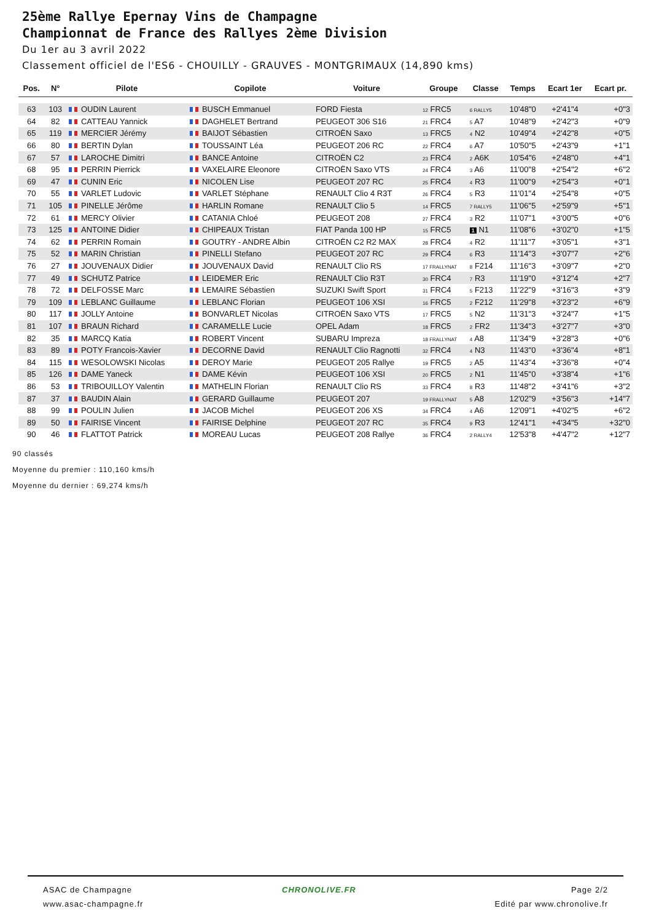25ème Rallye Epernay Vins de Champagne
Championnat de France des Rallyes 2ème Division
Du 1er au 3 avril 2022
Classement officiel de l'ES6 - CHOUILLY - GRAUVES - MONTGRIMAUX (14,890 kms)
| Pos. | N° | Pilote | Copilote | Voiture | Groupe | Classe | Temps | Ecart 1er | Ecart pr. |
| --- | --- | --- | --- | --- | --- | --- | --- | --- | --- |
| 63 | 103 | OUDIN Laurent | BUSCH Emmanuel | FORD Fiesta | 12 FRC5 | 6 RALLY5 | 10'48"0 | +2'41"4 | +0"3 |
| 64 | 82 | CATTEAU Yannick | DAGHELET Bertrand | PEUGEOT 306 S16 | 21 FRC4 | 5 A7 | 10'48"9 | +2'42"3 | +0"9 |
| 65 | 119 | MERCIER Jérémy | BAIJOT Sébastien | CITROËN Saxo | 13 FRC5 | 4 N2 | 10'49"4 | +2'42"8 | +0"5 |
| 66 | 80 | BERTIN Dylan | TOUSSAINT Léa | PEUGEOT 206 RC | 22 FRC4 | 6 A7 | 10'50"5 | +2'43"9 | +1"1 |
| 67 | 57 | LAROCHE Dimitri | BANCE Antoine | CITROËN C2 | 23 FRC4 | 2 A6K | 10'54"6 | +2'48"0 | +4"1 |
| 68 | 95 | PERRIN Pierrick | VAXELAIRE Eleonore | CITROËN Saxo VTS | 24 FRC4 | 3 A6 | 11'00"8 | +2'54"2 | +6"2 |
| 69 | 47 | CUNIN Eric | NICOLEN Lise | PEUGEOT 207 RC | 25 FRC4 | 4 R3 | 11'00"9 | +2'54"3 | +0"1 |
| 70 | 55 | VARLET Ludovic | VARLET Stéphane | RENAULT Clio 4 R3T | 26 FRC4 | 5 R3 | 11'01"4 | +2'54"8 | +0"5 |
| 71 | 105 | PINELLE Jérôme | HARLIN Romane | RENAULT Clio 5 | 14 FRC5 | 7 RALLY5 | 11'06"5 | +2'59"9 | +5"1 |
| 72 | 61 | MERCY Olivier | CATANIA Chloé | PEUGEOT 208 | 27 FRC4 | 3 R2 | 11'07"1 | +3'00"5 | +0"6 |
| 73 | 125 | ANTOINE Didier | CHIPEAUX Tristan | FIAT Panda 100 HP | 15 FRC5 | 1 N1 | 11'08"6 | +3'02"0 | +1"5 |
| 74 | 62 | PERRIN Romain | GOUTRY - ANDRE Albin | CITROËN C2 R2 MAX | 28 FRC4 | 4 R2 | 11'11"7 | +3'05"1 | +3"1 |
| 75 | 52 | MARIN Christian | PINELLI Stefano | PEUGEOT 207 RC | 29 FRC4 | 6 R3 | 11'14"3 | +3'07"7 | +2"6 |
| 76 | 27 | JOUVENAUX Didier | JOUVENAUX David | RENAULT Clio RS | 17 FRALLYNAT | 8 F214 | 11'16"3 | +3'09"7 | +2"0 |
| 77 | 49 | SCHUTZ Patrice | LEIDEMER Eric | RENAULT Clio R3T | 30 FRC4 | 7 R3 | 11'19"0 | +3'12"4 | +2"7 |
| 78 | 72 | DELFOSSE Marc | LEMAIRE Sébastien | SUZUKI Swift Sport | 31 FRC4 | 5 F213 | 11'22"9 | +3'16"3 | +3"9 |
| 79 | 109 | LEBLANC Guillaume | LEBLANC Florian | PEUGEOT 106 XSI | 16 FRC5 | 2 F212 | 11'29"8 | +3'23"2 | +6"9 |
| 80 | 117 | JOLLY Antoine | BONVARLET Nicolas | CITROËN Saxo VTS | 17 FRC5 | 5 N2 | 11'31"3 | +3'24"7 | +1"5 |
| 81 | 107 | BRAUN Richard | CARAMELLE Lucie | OPEL Adam | 18 FRC5 | 2 FR2 | 11'34"3 | +3'27"7 | +3"0 |
| 82 | 35 | MARCQ Katia | ROBERT Vincent | SUBARU Impreza | 18 FRALLYNAT | 4 A8 | 11'34"9 | +3'28"3 | +0"6 |
| 83 | 89 | POTY Francois-Xavier | DECORNE David | RENAULT Clio Ragnotti | 32 FRC4 | 4 N3 | 11'43"0 | +3'36"4 | +8"1 |
| 84 | 115 | WESOLOWSKI Nicolas | DEROY Marie | PEUGEOT 205 Rallye | 19 FRC5 | 2 A5 | 11'43"4 | +3'36"8 | +0"4 |
| 85 | 126 | DAME Yaneck | DAME Kévin | PEUGEOT 106 XSI | 20 FRC5 | 2 N1 | 11'45"0 | +3'38"4 | +1"6 |
| 86 | 53 | TRIBOUILLOY Valentin | MATHELIN Florian | RENAULT Clio RS | 33 FRC4 | 8 R3 | 11'48"2 | +3'41"6 | +3"2 |
| 87 | 37 | BAUDIN Alain | GERARD Guillaume | PEUGEOT 207 | 19 FRALLYNAT | 5 A8 | 12'02"9 | +3'56"3 | +14"7 |
| 88 | 99 | POULIN Julien | JACOB Michel | PEUGEOT 206 XS | 34 FRC4 | 4 A6 | 12'09"1 | +4'02"5 | +6"2 |
| 89 | 50 | FAIRISE Vincent | FAIRISE Delphine | PEUGEOT 207 RC | 35 FRC4 | 9 R3 | 12'41"1 | +4'34"5 | +32"0 |
| 90 | 46 | FLATTOT Patrick | MOREAU Lucas | PEUGEOT 208 Rallye | 36 FRC4 | 2 RALLY4 | 12'53"8 | +4'47"2 | +12"7 |
90 classés
Moyenne du premier : 110,160 kms/h
Moyenne du dernier : 69,274 kms/h
ASAC de Champagne
www.asac-champagne.fr
CHRONOLIVE.FR Page 2/2
Edité par www.chronolive.fr